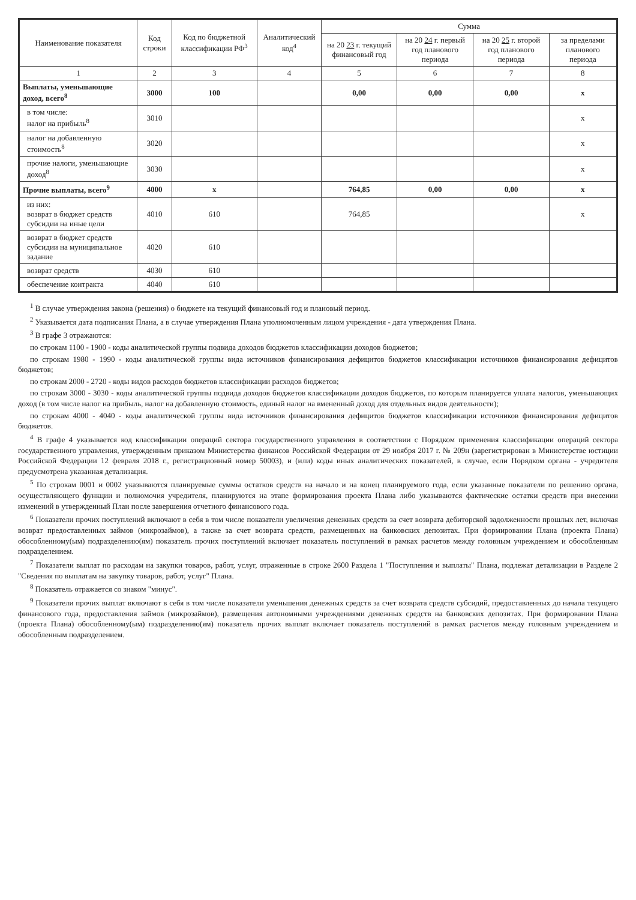| Наименование показателя | Код строки | Код по бюджетной классификации РФ<sup>3</sup> | Аналитический код<sup>4</sup> | Сумма | | | |
| --- | --- | --- | --- | --- | --- | --- | --- |
| | | | | на 20 23 г. текущий финансовый год | на 20 24 г. первый год планового периода | на 20 25 г. второй год планового периода | за пределами планового периода |
| 1 | 2 | 3 | 4 | 5 | 6 | 7 | 8 |
| Выплаты, уменьшающие доход, всего<sup>8</sup> | 3000 | 100 | | 0,00 | 0,00 | 0,00 | x |
| в том числе: налог на прибыль<sup>8</sup> | 3010 | | | | | | x |
| налог на добавленную стоимость<sup>8</sup> | 3020 | | | | | | x |
| прочие налоги, уменьшающие доход<sup>8</sup> | 3030 | | | | | | x |
| Прочие выплаты, всего<sup>9</sup> | 4000 | x | | 764,85 | 0,00 | 0,00 | x |
| из них: возврат в бюджет средств субсидии на иные цели | 4010 | 610 | | 764,85 | | | x |
| возврат в бюджет средств субсидии на муниципальное задание | 4020 | 610 | | | | | |
| возврат средств | 4030 | 610 | | | | | |
| обеспечение контракта | 4040 | 610 | | | | | |
<sup>1</sup> В случае утверждения закона (решения) о бюджете на текущий финансовый год и плановый период.
<sup>2</sup> Указывается дата подписания Плана, а в случае утверждения Плана уполномоченным лицом учреждения - дата утверждения Плана.
<sup>3</sup> В графе 3 отражаются:
по строкам 1100 - 1900 - коды аналитической группы подвида доходов бюджетов классификации доходов бюджетов;
по строкам 1980 - 1990 - коды аналитической группы вида источников финансирования дефицитов бюджетов классификации источников финансирования дефицитов бюджетов;
по строкам 2000 - 2720 - коды видов расходов бюджетов классификации расходов бюджетов;
по строкам 3000 - 3030 - коды аналитической группы подвида доходов бюджетов классификации доходов бюджетов, по которым планируется уплата налогов, уменьшающих доход (в том числе налог на прибыль, налог на добавленную стоимость, единый налог на вмененный доход для отдельных видов деятельности);
по строкам 4000 - 4040 - коды аналитической группы вида источников финансирования дефицитов бюджетов классификации источников финансирования дефицитов бюджетов.
<sup>4</sup> В графе 4 указывается код классификации операций сектора государственного управления в соответствии с Порядком применения классификации операций сектора государственного управления, утвержденным приказом Министерства финансов Российской Федерации от 29 ноября 2017 г. № 209н (зарегистрирован в Министерстве юстиции Российской Федерации 12 февраля 2018 г., регистрационный номер 50003), и (или) коды иных аналитических показателей, в случае, если Порядком органа - учредителя предусмотрена указанная детализация.
<sup>5</sup> По строкам 0001 и 0002 указываются планируемые суммы остатков средств на начало и на конец планируемого года, если указанные показатели по решению органа, осуществляющего функции и полномочия учредителя, планируются на этапе формирования проекта Плана либо указываются фактические остатки средств при внесении изменений в утвержденный План после завершения отчетного финансового года.
<sup>6</sup> Показатели прочих поступлений включают в себя в том числе показатели увеличения денежных средств за счет возврата дебиторской задолженности прошлых лет, включая возврат предоставленных займов (микрозаймов), а также за счет возврата средств, размещенных на банковских депозитах. При формировании Плана (проекта Плана) обособленному(ым) подразделению(ям) показатель прочих поступлений включает показатель поступлений в рамках расчетов между головным учреждением и обособленным подразделением.
<sup>7</sup> Показатели выплат по расходам на закупки товаров, работ, услуг, отраженные в строке 2600 Раздела 1 "Поступления и выплаты" Плана, подлежат детализации в Разделе 2 "Сведения по выплатам на закупку товаров, работ, услуг" Плана.
<sup>8</sup> Показатель отражается со знаком "минус".
<sup>9</sup> Показатели прочих выплат включают в себя в том числе показатели уменьшения денежных средств за счет возврата средств субсидий, предоставленных до начала текущего финансового года, предоставления займов (микрозаймов), размещения автономными учреждениями денежных средств на банковских депозитах. При формировании Плана (проекта Плана) обособленному(ым) подразделению(ям) показатель прочих выплат включает показатель поступлений в рамках расчетов между головным учреждением и обособленным подразделением.